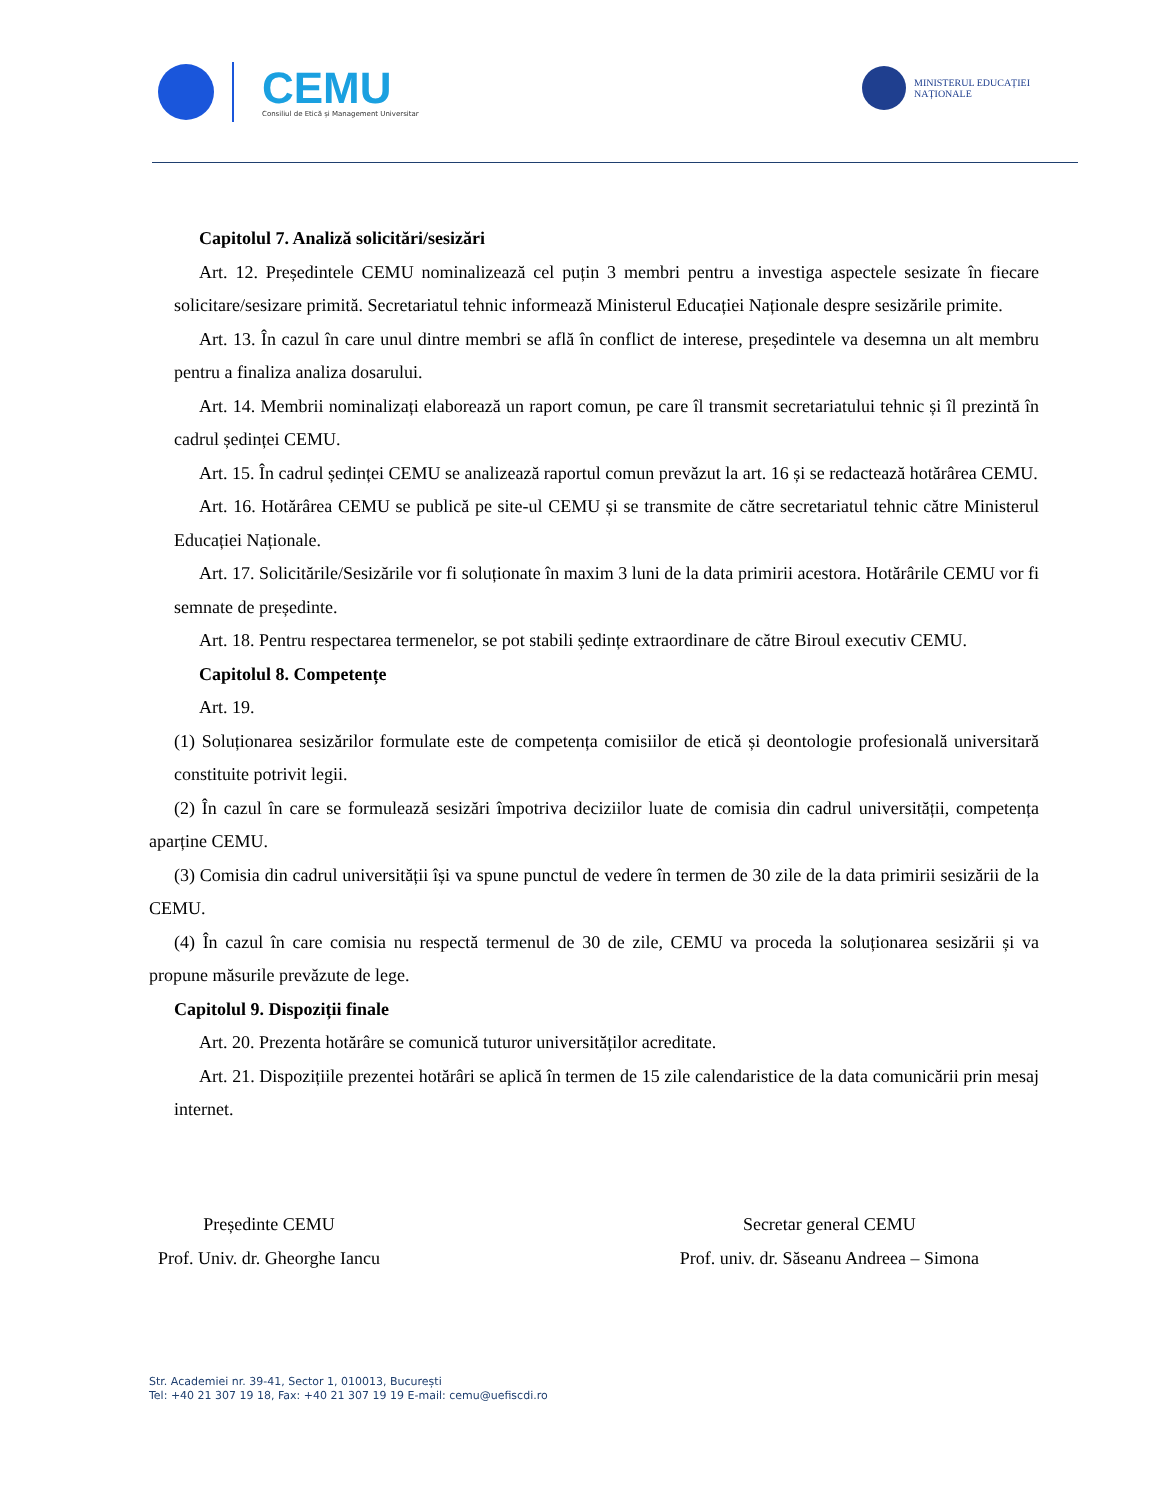CEMU
Consiliul de Etică și Management Universitar
MINISTERUL EDUCAȚIEI
NAȚIONALE
Capitolul 7. Analiză solicitări/sesizări
Art. 12. Președintele CEMU nominalizează cel puțin 3 membri pentru a investiga aspectele sesizate în fiecare solicitare/sesizare primită. Secretariatul tehnic informează Ministerul Educației Naționale despre sesizările primite.
Art. 13. În cazul în care unul dintre membri se află în conflict de interese, președintele va desemna un alt membru pentru a finaliza analiza dosarului.
Art. 14. Membrii nominalizați elaborează un raport comun, pe care îl transmit secretariatului tehnic și îl prezintă în cadrul ședinței CEMU.
Art. 15. În cadrul ședinței CEMU se analizează raportul comun prevăzut la art. 16 și se redactează hotărârea CEMU.
Art. 16. Hotărârea CEMU se publică pe site-ul CEMU și se transmite de către secretariatul tehnic către Ministerul Educației Naționale.
Art. 17. Solicitările/Sesizările vor fi soluționate în maxim 3 luni de la data primirii acestora. Hotărârile CEMU vor fi semnate de președinte.
Art. 18. Pentru respectarea termenelor, se pot stabili ședințe extraordinare de către Biroul executiv CEMU.
Capitolul 8. Competențe
Art. 19.
(1) Soluționarea sesizărilor formulate este de competența comisiilor de etică și deontologie profesională universitară constituite potrivit legii.
(2) În cazul în care se formulează sesizări împotriva deciziilor luate de comisia din cadrul universității, competența aparține CEMU.
(3) Comisia din cadrul universității își va spune punctul de vedere în termen de 30 zile de la data primirii sesizării de la CEMU.
(4) În cazul în care comisia nu respectă termenul de 30 de zile, CEMU va proceda la soluționarea sesizării și va propune măsurile prevăzute de lege.
Capitolul 9. Dispoziții finale
Art. 20. Prezenta hotărâre se comunică tuturor universităților acreditate.
Art. 21. Dispozițiile prezentei hotărâri se aplică în termen de 15 zile calendaristice de la data comunicării prin mesaj internet.
Președinte CEMU
Prof. Univ. dr. Gheorghe Iancu
Secretar general CEMU
Prof. univ. dr. Săseanu Andreea – Simona
Str. Academiei nr. 39-41, Sector 1, 010013, București
Tel: +40 21 307 19 18, Fax: +40 21 307 19 19 E-mail: cemu@uefiscdi.ro